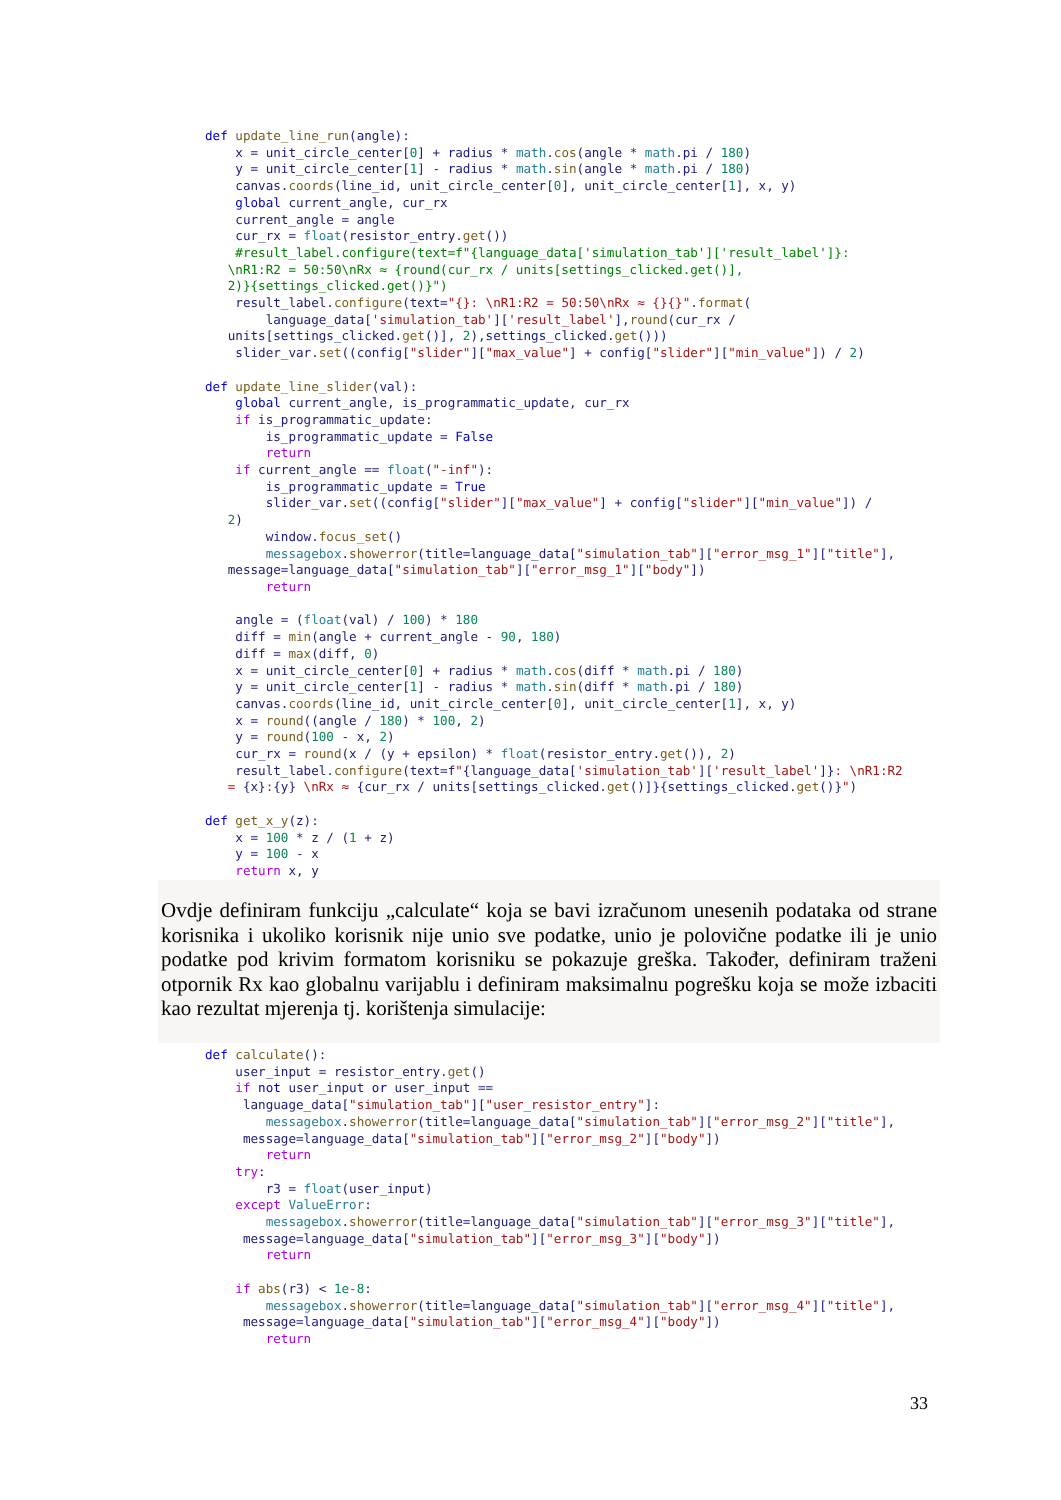def update_line_run(angle):
    x = unit_circle_center[0] + radius * math.cos(angle * math.pi / 180)
    y = unit_circle_center[1] - radius * math.sin(angle * math.pi / 180)
    canvas.coords(line_id, unit_circle_center[0], unit_circle_center[1], x, y)
    global current_angle, cur_rx
    current_angle = angle
    cur_rx = float(resistor_entry.get())
    #result_label.configure(text=f"{language_data['simulation_tab']['result_label']}:
   \nR1:R2 = 50:50\nRx ≈ {round(cur_rx / units[settings_clicked.get()],
   2)}{settings_clicked.get()}")
    result_label.configure(text="{}: \nR1:R2 = 50:50\nRx ≈ {}{}".format(
        language_data['simulation_tab']['result_label'],round(cur_rx /
   units[settings_clicked.get()], 2),settings_clicked.get()))
    slider_var.set((config["slider"]["max_value"] + config["slider"]["min_value"]) / 2)

def update_line_slider(val):
    global current_angle, is_programmatic_update, cur_rx
    if is_programmatic_update:
        is_programmatic_update = False
        return
    if current_angle == float("-inf"):
        is_programmatic_update = True
        slider_var.set((config["slider"]["max_value"] + config["slider"]["min_value"]) /
   2)
        window.focus_set()
        messagebox.showerror(title=language_data["simulation_tab"]["error_msg_1"]["title"],
   message=language_data["simulation_tab"]["error_msg_1"]["body"])
        return

    angle = (float(val) / 100) * 180
    diff = min(angle + current_angle - 90, 180)
    diff = max(diff, 0)
    x = unit_circle_center[0] + radius * math.cos(diff * math.pi / 180)
    y = unit_circle_center[1] - radius * math.sin(diff * math.pi / 180)
    canvas.coords(line_id, unit_circle_center[0], unit_circle_center[1], x, y)
    x = round((angle / 180) * 100, 2)
    y = round(100 - x, 2)
    cur_rx = round(x / (y + epsilon) * float(resistor_entry.get()), 2)
    result_label.configure(text=f"{language_data['simulation_tab']['result_label']}: \nR1:R2
   = {x}:{y} \nRx ≈ {cur_rx / units[settings_clicked.get()]}{settings_clicked.get()}")

def get_x_y(z):
    x = 100 * z / (1 + z)
    y = 100 - x
    return x, y
Ovdje definiram funkciju „calculate“ koja se bavi izračunom unesenih podataka od strane korisnika i ukoliko korisnik nije unio sve podatke, unio je polovične podatke ili je unio podatke pod krivim formatom korisniku se pokazuje greška. Također, definiram traženi otpornik Rx kao globalnu varijablu i definiram maksimalnu pogrešku koja se može izbaciti kao rezultat mjerenja tj. korištenja simulacije:
def calculate():
    user_input = resistor_entry.get()
    if not user_input or user_input ==
     language_data["simulation_tab"]["user_resistor_entry"]:
        messagebox.showerror(title=language_data["simulation_tab"]["error_msg_2"]["title"],
     message=language_data["simulation_tab"]["error_msg_2"]["body"])
        return
    try:
        r3 = float(user_input)
    except ValueError:
        messagebox.showerror(title=language_data["simulation_tab"]["error_msg_3"]["title"],
     message=language_data["simulation_tab"]["error_msg_3"]["body"])
        return

    if abs(r3) < 1e-8:
        messagebox.showerror(title=language_data["simulation_tab"]["error_msg_4"]["title"],
     message=language_data["simulation_tab"]["error_msg_4"]["body"])
        return
33